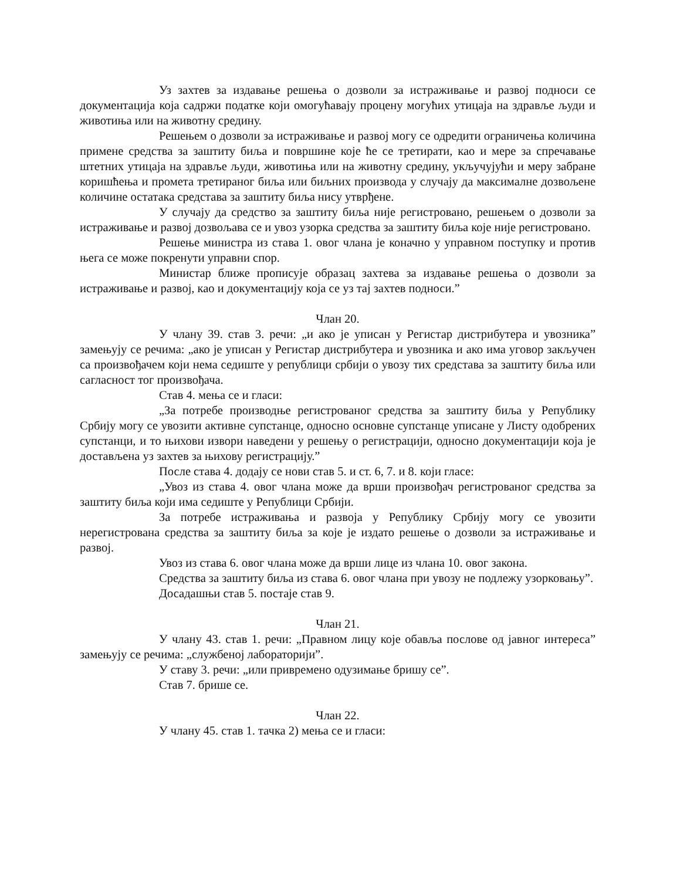Уз захтев за издавање решења о дозволи за истраживање и развој подноси се документација која садржи податке који омогућавају процену могућих утицаја на здравље људи и животиња или на животну средину.
Решењем о дозволи за истраживање и развој могу се одредити ограничења количина примене средства за заштиту биља и површине које ће се третирати, као и мере за спречавање штетних утицаја на здравље људи, животиња или на животну средину, укључујући и меру забране коришћења и промета третираног биља или биљних производа у случају да максималне дозвољене количине остатака средстава за заштиту биља нису утврђене.
У случају да средство за заштиту биља није регистровано, решењем о дозволи за истраживање и развој дозвољава се и увоз узорка средства за заштиту биља које није регистровано.
Решење министра из става 1. овог члана је коначно у управном поступку и против њега се може покренути управни спор.
Министар ближе прописује образац захтева за издавање решења о дозволи за истраживање и развој, као и документацију која се уз тај захтев подноси.”
Члан 20.
У члану 39. став 3. речи: „и ако је уписан у Регистар дистрибутера и увозника” замењују се речима: „ако је уписан у Регистар дистрибутера и увозника и ако има уговор закључен са произвођачем који нема седиште у републици србији о увозу тих средстава за заштиту биља или сагласност тог произвођача.
Став 4. мења се и гласи:
„За потребе производње регистрованог средства за заштиту биља у Републику Србију могу се увозити активне супстанце, односно основне супстанце уписане у Листу одобрених супстанци, и то њихови извори наведени у решењу о регистрацији, односно документацији која је достављена уз захтев за њихову регистрацију.”
После става 4. додају се нови став 5. и ст. 6, 7. и 8. који гласе:
„Увоз из става 4. овог члана може да врши произвођач регистрованог средства за заштиту биља који има седиште у Републици Србији.
За потребе истраживања и развоја у Републику Србију могу се увозити нерегистрована средства за заштиту биља за које је издато решење о дозволи за истраживање и развој.
Увоз из става 6. овог члана може да врши лице из члана 10. овог закона.
Средства за заштиту биља из става 6. овог члана при увозу не подлежу узорковању”.
Досадашњи став 5. постаје став 9.
Члан 21.
У члану 43. став 1. речи: „Правном лицу које обавља послове од јавног интереса” замењују се речима: „службеној лабораторији”.
У ставу 3. речи: „или привремено одузимање бришу се”.
Став 7. брише се.
Члан 22.
У члану 45. став 1. тачка 2) мења се и гласи: